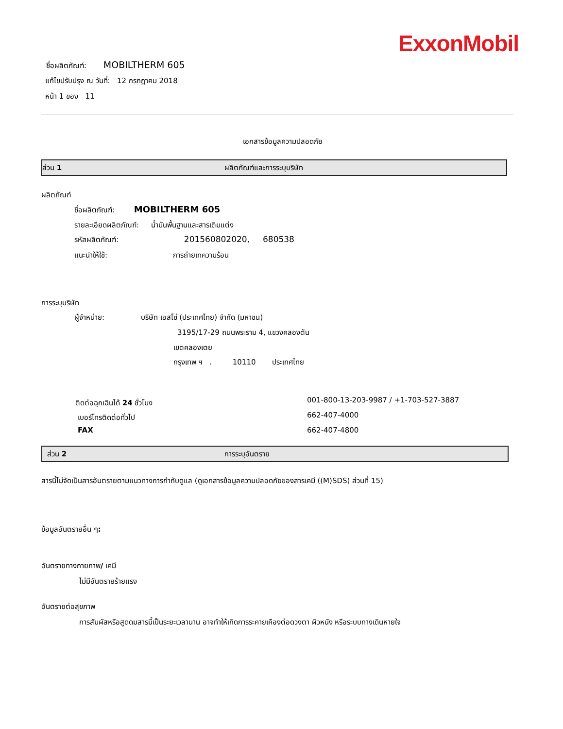ExxonMobil
ชื่อผลิตภัณฑ์: MOBILTHERM 605
แก้ไขปรับปรุง ณ วันที่: 12 กรกฎาคม 2018
หน้า 1 ของ 11
เอกสารข้อมูลความปลอดภัย
ส่วน 1 ผลิตภัณฑ์และการระบุบริษัท
ผลิตภัณฑ์
ชื่อผลิตภัณฑ์: MOBILTHERM 605
รายละเอียดผลิตภัณฑ์: น้ำมันพื้นฐานและสารเติมแต่ง
รหัสผลิตภัณฑ์: 201560802020, 680538
แนะนำให้ใช้: การถ่ายเทความร้อน
การระบุบริษัท
ผู้จำหน่าย: บริษัท เอสโซ่ (ประเทศไทย) จำกัด (มหาชน)
3195/17-29 ถนนพระราม 4, แขวงคลองตัน
เขตคลองเตย
กรุงเทพ ฯ . 10110 ประเทศไทย
ติดต่อฉุกเฉินได้ 24 ชั่วโมง 001-800-13-203-9987 / +1-703-527-3887
เบอร์โทรติดต่อทั่วไป 662-407-4000
FAX 662-407-4800
ส่วน 2 การระบุอันตราย
สารนี้ไม่จัดเป็นสารอันตรายตามแนวทางการกำกับดูแล (ดูเอกสารข้อมูลความปลอดภัยของสารเคมี ((M)SDS) ส่วนที่ 15)
ข้อมูลอันตรายอื่น ๆ:
อันตรายทางกายภาพ/ เคมี
ไม่มีอันตรายร้ายแรง
อันตรายต่อสุขภาพ
การสัมผัสหรือสูดดมสารนี้เป็นระยะเวลานาน อาจทำให้เกิดการระคายเคืองต่อดวงตา ผิวหนัง หรือระบบทางเดินหายใจ